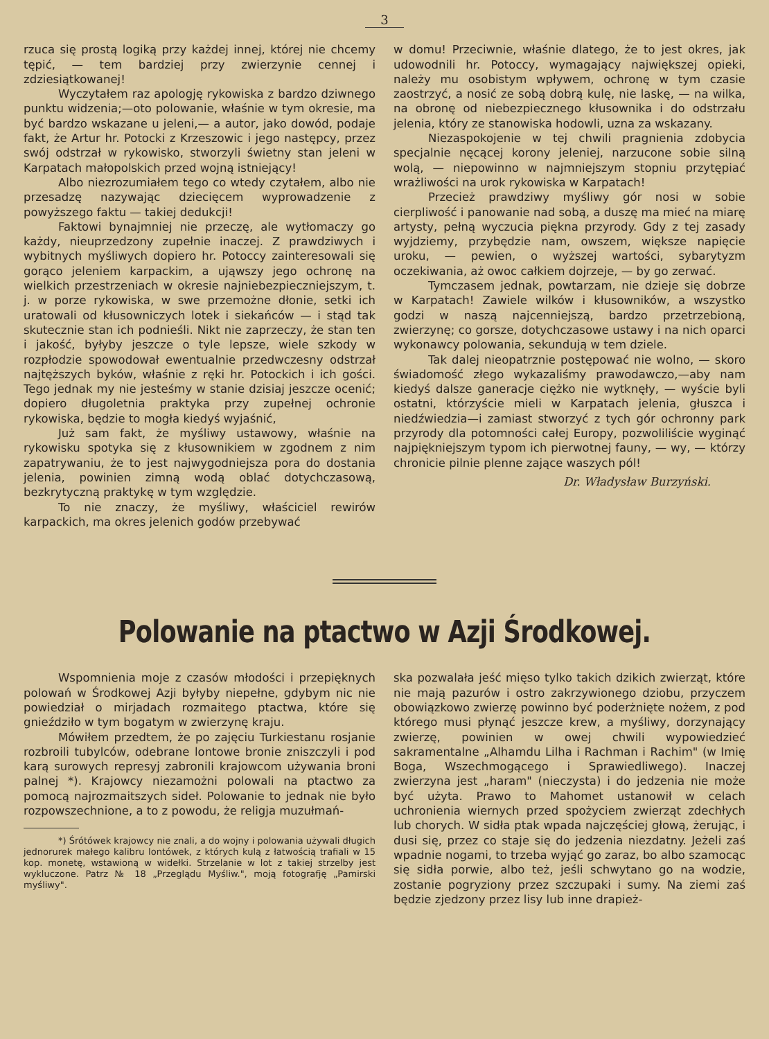3
rzuca się prostą logiką przy każdej innej, której nie chcemy tępić, — tem bardziej przy zwierzynie cennej i zdziesiątkowanej!
Wyczytałem raz apologję rykowiska z bardzo dziwnego punktu widzenia;—oto polowanie, właśnie w tym okresie, ma być bardzo wskazane u jeleni,— a autor, jako dowód, podaje fakt, że Artur hr. Potocki z Krzeszowic i jego następcy, przez swój odstrzał w rykowisko, stworzyli świetny stan jeleni w Karpatach małopolskich przed wojną istniejący!
Albo niezrozumiałem tego co wtedy czytałem, albo nie przesadzę nazywając dziecięcem wyprowadzenie z powyższego faktu — takiej dedukcji!
Faktowi bynajmniej nie przeczę, ale wytłomaczy go każdy, nieuprzedzony zupełnie inaczej. Z prawdziwych i wybitnych myśliwych dopiero hr. Potoccy zainteresowali się gorąco jeleniem karpackim, a ująwszy jego ochronę na wielkich przestrzeniach w okresie najniebezpieczniejszym, t. j. w porze rykowiska, w swe przemożne dłonie, setki ich uratowali od kłusowniczych lotek i siekańców — i stąd tak skutecznie stan ich podnieśli. Nikt nie zaprzeczy, że stan ten i jakość, byłyby jeszcze o tyle lepsze, wiele szkody w rozpłodzie spowodował ewentualnie przedwczesny odstrzał najtęższych byków, właśnie z ręki hr. Potockich i ich gości. Tego jednak my nie jesteśmy w stanie dzisiaj jeszcze ocenić; dopiero długoletnia praktyka przy zupełnej ochronie rykowiska, będzie to mogła kiedyś wyjaśnić,
Już sam fakt, że myśliwy ustawowy, właśnie na rykowisku spotyka się z kłusownikiem w zgodnem z nim zapatrywaniu, że to jest najwygodniejsza pora do dostania jelenia, powinien zimną wodą oblać dotychczasową, bezkrytyczną praktykę w tym względzie.
To nie znaczy, że myśliwy, właściciel rewirów karpackich, ma okres jelenich godów przebywać
w domu! Przeciwnie, właśnie dlatego, że to jest okres, jak udowodnili hr. Potoccy, wymagający największej opieki, należy mu osobistym wpływem, ochronę w tym czasie zaostrzyć, a nosić ze sobą dobrą kulę, nie laskę, — na wilka, na obronę od niebezpiecznego kłusownika i do odstrzału jelenia, który ze stanowiska hodowli, uzna za wskazany.
Niezaspokojenie w tej chwili pragnienia zdobycia specjalnie nęcącej korony jeleniej, narzucone sobie silną wolą, — niepowinno w najmniejszym stopniu przytępiać wrażliwości na urok rykowiska w Karpatach!
Przecież prawdziwy myśliwy gór nosi w sobie cierpliwość i panowanie nad sobą, a duszę ma mieć na miarę artysty, pełną wyczucia piękna przyrody. Gdy z tej zasady wyjdziemy, przybędzie nam, owszem, większe napięcie uroku, — pewien, o wyższej wartości, sybarytyzm oczekiwania, aż owoc całkiem dojrzeje, — by go zerwać.
Tymczasem jednak, powtarzam, nie dzieje się dobrze w Karpatach! Zawiele wilków i kłusowników, a wszystko godzi w naszą najcenniejszą, bardzo przetrzebioną, zwierzynę; co gorsze, dotychczasowe ustawy i na nich oparci wykonawcy polowania, sekundują w tem dziele.
Tak dalej nieopatrznie postępować nie wolno, — skoro świadomość złego wykazaliśmy prawodawczo,—aby nam kiedyś dalsze ganeracje ciężko nie wytknęły, — wyście byli ostatni, którzyście mieli w Karpatach jelenia, głuszca i niedźwiedzia—i zamiast stworzyć z tych gór ochronny park przyrody dla potomności całej Europy, pozwoliliście wyginąć najpiękniejszym typom ich pierwotnej fauny, — wy, — którzy chronicie pilnie plenne zające waszych pól!
Dr. Władysław Burzyński.
Polowanie na ptactwo w Azji Środkowej.
Wspomnienia moje z czasów młodości i przepięknych polowań w Środkowej Azji byłyby niepełne, gdybym nic nie powiedział o mirjadach rozmaitego ptactwa, które się gnieździło w tym bogatym w zwierzynę kraju.
Mówiłem przedtem, że po zajęciu Turkiestanu rosjanie rozbroili tubylców, odebrane lontowe bronie zniszczyli i pod karą surowych represyj zabronili krajowcom używania broni palnej *). Krajowcy niezamożni polowali na ptactwo za pomocą najrozmaitszych sideł. Polowanie to jednak nie było rozpowszechnione, a to z powodu, że religja muzułmań-
*) Śrótówek krajowcy nie znali, a do wojny i polowania używali długich jednorurek małego kalibru lontówek, z których kulą z łatwością trafiali w 15 kop. monetę, wstawioną w widełki. Strzelanie w lot z takiej strzelby jest wykluczone. Patrz № 18 „Przeglądu Myśliw.", moją fotografję „Pamirski myśliwy".
ska pozwalała jeść mięso tylko takich dzikich zwierząt, które nie mają pazurów i ostro zakrzywionego dziobu, przyczem obowiązkowo zwierzę powinno być poderżnięte nożem, z pod którego musi płynąć jeszcze krew, a myśliwy, dorzynający zwierzę, powinien w owej chwili wypowiedzieć sakramentalne „Alhamdu Lilha i Rachman i Rachim" (w Imię Boga, Wszechmogącego i Sprawiedliwego). Inaczej zwierzyna jest „haram" (nieczysta) i do jedzenia nie może być użyta. Prawo to Mahomet ustanowił w celach uchronienia wiernych przed spożyciem zwierząt zdechłych lub chorych. W sidła ptak wpada najczęściej głową, żerując, i dusi się, przez co staje się do jedzenia niezdatny. Jeżeli zaś wpadnie nogami, to trzeba wyjąć go zaraz, bo albo szamocąc się sidła porwie, albo też, jeśli schwytano go na wodzie, zostanie pogryziony przez szczupaki i sumy. Na ziemi zaś będzie zjedzony przez lisy lub inne drapież-